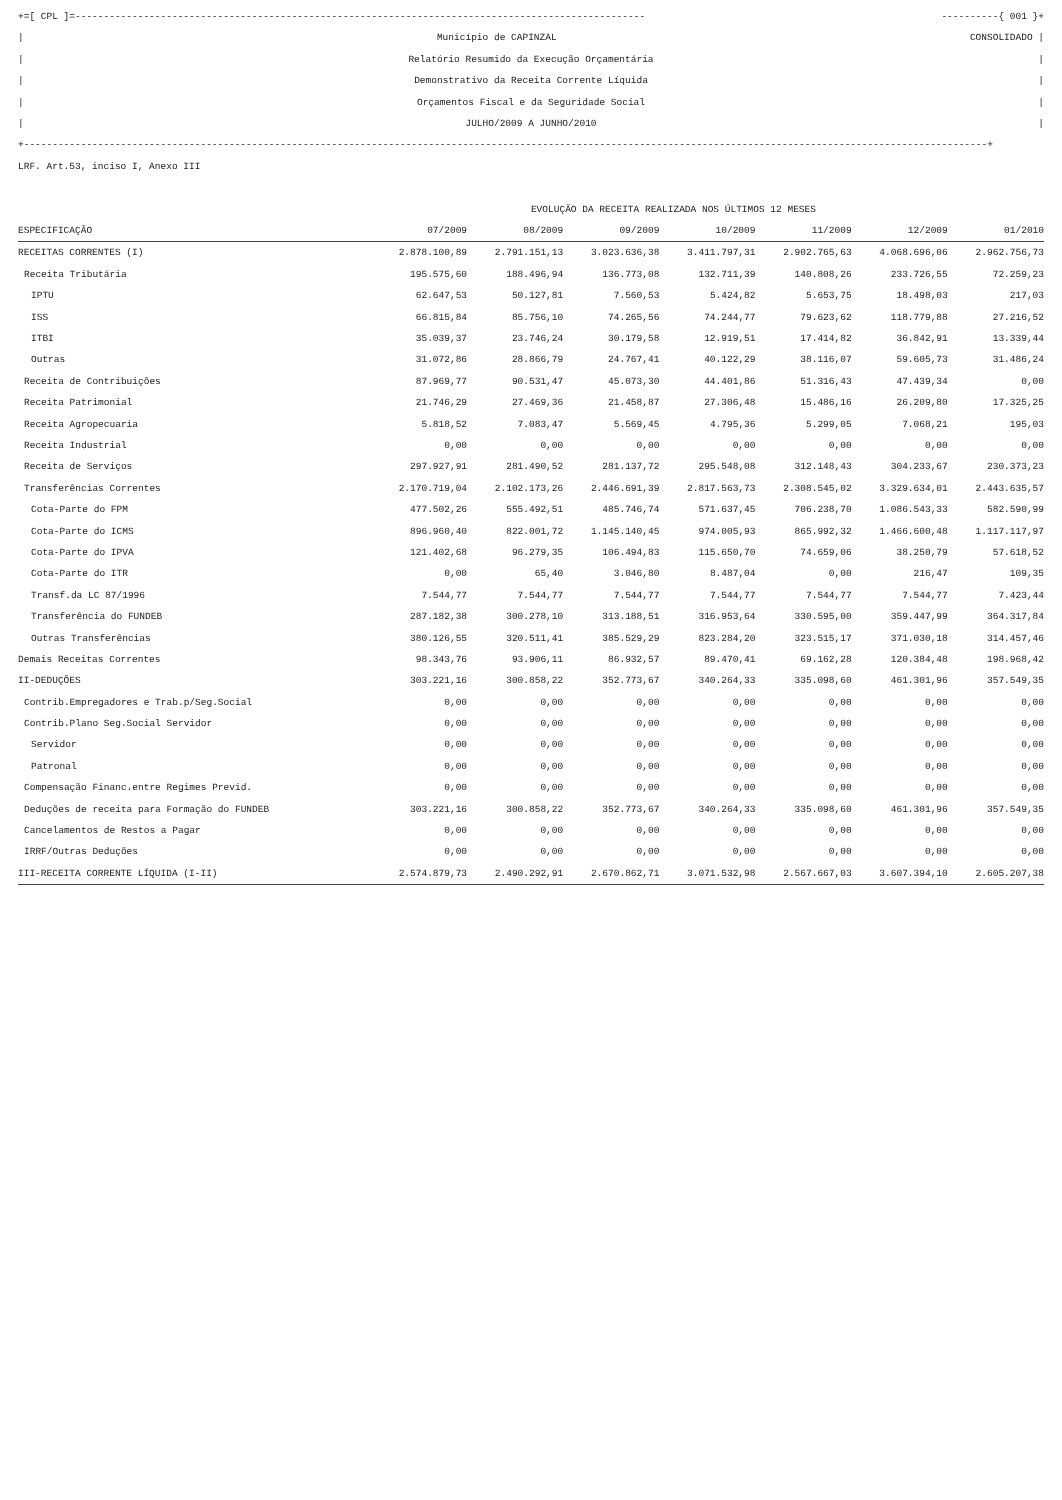+=[ CPL ]=---------------------------------------------------------------------------------------------------- ----------{ 001 }+
| Município de CAPINZAL CONSOLIDADO |
| Relatório Resumido da Execução Orçamentária |
| Demonstrativo da Receita Corrente Líquida |
| Orçamentos Fiscal e da Seguridade Social |
| JULHO/2009 A JUNHO/2010 |
+-------------------------------------------------------------------------------------------------------------------------------------------------------------------------+
LRF. Art.53, inciso I, Anexo III
| | EVOLUÇÃO DA RECEITA REALIZADA NOS ÚLTIMOS 12 MESES | | | | | | |
| ESPECIFICAÇÃO | 07/2009 | 08/2009 | 09/2009 | 10/2009 | 11/2009 | 12/2009 | 01/2010 |
| RECEITAS CORRENTES (I) | 2.878.100,89 | 2.791.151,13 | 3.023.636,38 | 3.411.797,31 | 2.902.765,63 | 4.068.696,06 | 2.962.756,73 |
| Receita Tributária | 195.575,60 | 188.496,94 | 136.773,08 | 132.711,39 | 140.808,26 | 233.726,55 | 72.259,23 |
| IPTU | 62.647,53 | 50.127,81 | 7.560,53 | 5.424,82 | 5.653,75 | 18.498,03 | 217,03 |
| ISS | 66.815,84 | 85.756,10 | 74.265,56 | 74.244,77 | 79.623,62 | 118.779,88 | 27.216,52 |
| ITBI | 35.039,37 | 23.746,24 | 30.179,58 | 12.919,51 | 17.414,82 | 36.842,91 | 13.339,44 |
| Outras | 31.072,86 | 28.866,79 | 24.767,41 | 40.122,29 | 38.116,07 | 59.605,73 | 31.486,24 |
| Receita de Contribuições | 87.969,77 | 90.531,47 | 45.073,30 | 44.401,86 | 51.316,43 | 47.439,34 | 0,00 |
| Receita Patrimonial | 21.746,29 | 27.469,36 | 21.458,87 | 27.306,48 | 15.486,16 | 26.209,80 | 17.325,25 |
| Receita Agropecuaria | 5.818,52 | 7.083,47 | 5.569,45 | 4.795,36 | 5.299,05 | 7.068,21 | 195,03 |
| Receita Industrial | 0,00 | 0,00 | 0,00 | 0,00 | 0,00 | 0,00 | 0,00 |
| Receita de Serviços | 297.927,91 | 281.490,52 | 281.137,72 | 295.548,08 | 312.148,43 | 304.233,67 | 230.373,23 |
| Transferências Correntes | 2.170.719,04 | 2.102.173,26 | 2.446.691,39 | 2.817.563,73 | 2.308.545,02 | 3.329.634,01 | 2.443.635,57 |
| Cota-Parte do FPM | 477.502,26 | 555.492,51 | 485.746,74 | 571.637,45 | 706.238,70 | 1.086.543,33 | 582.590,99 |
| Cota-Parte do ICMS | 896.960,40 | 822.001,72 | 1.145.140,45 | 974.005,93 | 865.992,32 | 1.466.600,48 | 1.117.117,97 |
| Cota-Parte do IPVA | 121.402,68 | 96.279,35 | 106.494,83 | 115.650,70 | 74.659,06 | 38.250,79 | 57.618,52 |
| Cota-Parte do ITR | 0,00 | 65,40 | 3.046,80 | 8.487,04 | 0,00 | 216,47 | 109,35 |
| Transf.da LC 87/1996 | 7.544,77 | 7.544,77 | 7.544,77 | 7.544,77 | 7.544,77 | 7.544,77 | 7.423,44 |
| Transferência do FUNDEB | 287.182,38 | 300.278,10 | 313.188,51 | 316.953,64 | 330.595,00 | 359.447,99 | 364.317,84 |
| Outras Transferências | 380.126,55 | 320.511,41 | 385.529,29 | 823.284,20 | 323.515,17 | 371.030,18 | 314.457,46 |
| Demais Receitas Correntes | 98.343,76 | 93.906,11 | 86.932,57 | 89.470,41 | 69.162,28 | 120.384,48 | 198.968,42 |
| II-DEDUÇÕES | 303.221,16 | 300.858,22 | 352.773,67 | 340.264,33 | 335.098,60 | 461.301,96 | 357.549,35 |
| Contrib.Empregadores e Trab.p/Seg.Social | 0,00 | 0,00 | 0,00 | 0,00 | 0,00 | 0,00 | 0,00 |
| Contrib.Plano Seg.Social Servidor | 0,00 | 0,00 | 0,00 | 0,00 | 0,00 | 0,00 | 0,00 |
| Servidor | 0,00 | 0,00 | 0,00 | 0,00 | 0,00 | 0,00 | 0,00 |
| Patronal | 0,00 | 0,00 | 0,00 | 0,00 | 0,00 | 0,00 | 0,00 |
| Compensação Financ.entre Regimes Previd. | 0,00 | 0,00 | 0,00 | 0,00 | 0,00 | 0,00 | 0,00 |
| Deduções de receita para Formação do FUNDEB | 303.221,16 | 300.858,22 | 352.773,67 | 340.264,33 | 335.098,60 | 461.301,96 | 357.549,35 |
| Cancelamentos de Restos a Pagar | 0,00 | 0,00 | 0,00 | 0,00 | 0,00 | 0,00 | 0,00 |
| IRRF/Outras Deduções | 0,00 | 0,00 | 0,00 | 0,00 | 0,00 | 0,00 | 0,00 |
| III-RECEITA CORRENTE LÍQUIDA (I-II) | 2.574.879,73 | 2.490.292,91 | 2.670.862,71 | 3.071.532,98 | 2.567.667,03 | 3.607.394,10 | 2.605.207,38 |